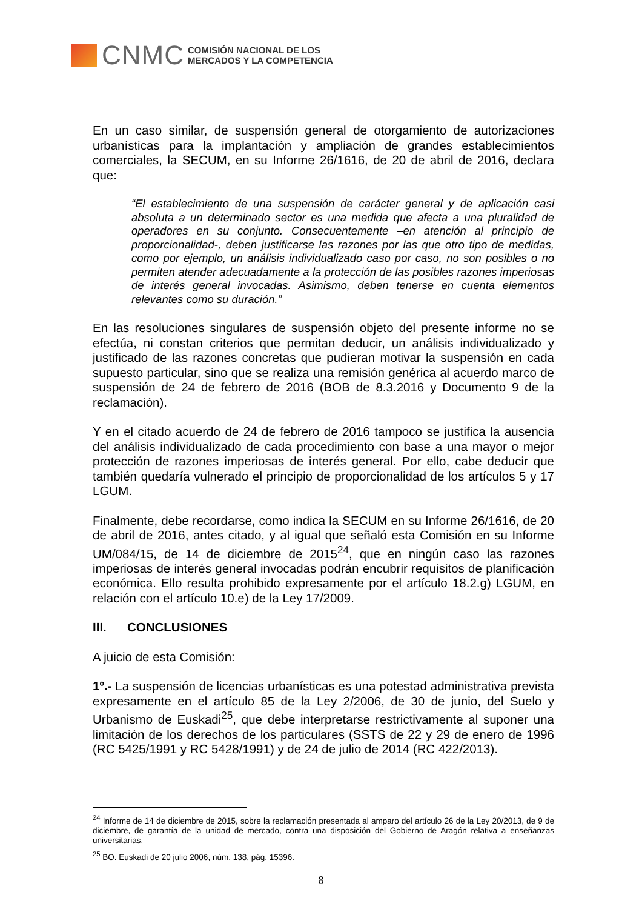CNMC
COMISIÓN NACIONAL DE LOS
MERCADOS Y LA COMPETENCIA
En un caso similar, de suspensión general de otorgamiento de autorizaciones urbanísticas para la implantación y ampliación de grandes establecimientos comerciales, la SECUM, en su Informe 26/1616, de 20 de abril de 2016, declara que:
“El establecimiento de una suspensión de carácter general y de aplicación casi absoluta a un determinado sector es una medida que afecta a una pluralidad de operadores en su conjunto. Consecuentemente –en atención al principio de proporcionalidad-, deben justificarse las razones por las que otro tipo de medidas, como por ejemplo, un análisis individualizado caso por caso, no son posibles o no permiten atender adecuadamente a la protección de las posibles razones imperiosas de interés general invocadas. Asimismo, deben tenerse en cuenta elementos relevantes como su duración.”
En las resoluciones singulares de suspensión objeto del presente informe no se efectúa, ni constan criterios que permitan deducir, un análisis individualizado y justificado de las razones concretas que pudieran motivar la suspensión en cada supuesto particular, sino que se realiza una remisión genérica al acuerdo marco de suspensión de 24 de febrero de 2016 (BOB de 8.3.2016 y Documento 9 de la reclamación).
Y en el citado acuerdo de 24 de febrero de 2016 tampoco se justifica la ausencia del análisis individualizado de cada procedimiento con base a una mayor o mejor protección de razones imperiosas de interés general. Por ello, cabe deducir que también quedaría vulnerado el principio de proporcionalidad de los artículos 5 y 17 LGUM.
Finalmente, debe recordarse, como indica la SECUM en su Informe 26/1616, de 20 de abril de 2016, antes citado, y al igual que señaló esta Comisión en su Informe UM/084/15, de 14 de diciembre de 2015<sup>24</sup>, que en ningún caso las razones imperiosas de interés general invocadas podrán encubrir requisitos de planificación económica. Ello resulta prohibido expresamente por el artículo 18.2.g) LGUM, en relación con el artículo 10.e) de la Ley 17/2009.
III. CONCLUSIONES
A juicio de esta Comisión:
1º.- La suspensión de licencias urbanísticas es una potestad administrativa prevista expresamente en el artículo 85 de la Ley 2/2006, de 30 de junio, del Suelo y Urbanismo de Euskadi<sup>25</sup>, que debe interpretarse restrictivamente al suponer una limitación de los derechos de los particulares (SSTS de 22 y 29 de enero de 1996 (RC 5425/1991 y RC 5428/1991) y de 24 de julio de 2014 (RC 422/2013).
<sup>24</sup> Informe de 14 de diciembre de 2015, sobre la reclamación presentada al amparo del artículo 26 de la Ley 20/2013, de 9 de diciembre, de garantía de la unidad de mercado, contra una disposición del Gobierno de Aragón relativa a enseñanzas universitarias.
<sup>25</sup> BO. Euskadi de 20 julio 2006, núm. 138, pág. 15396.
8